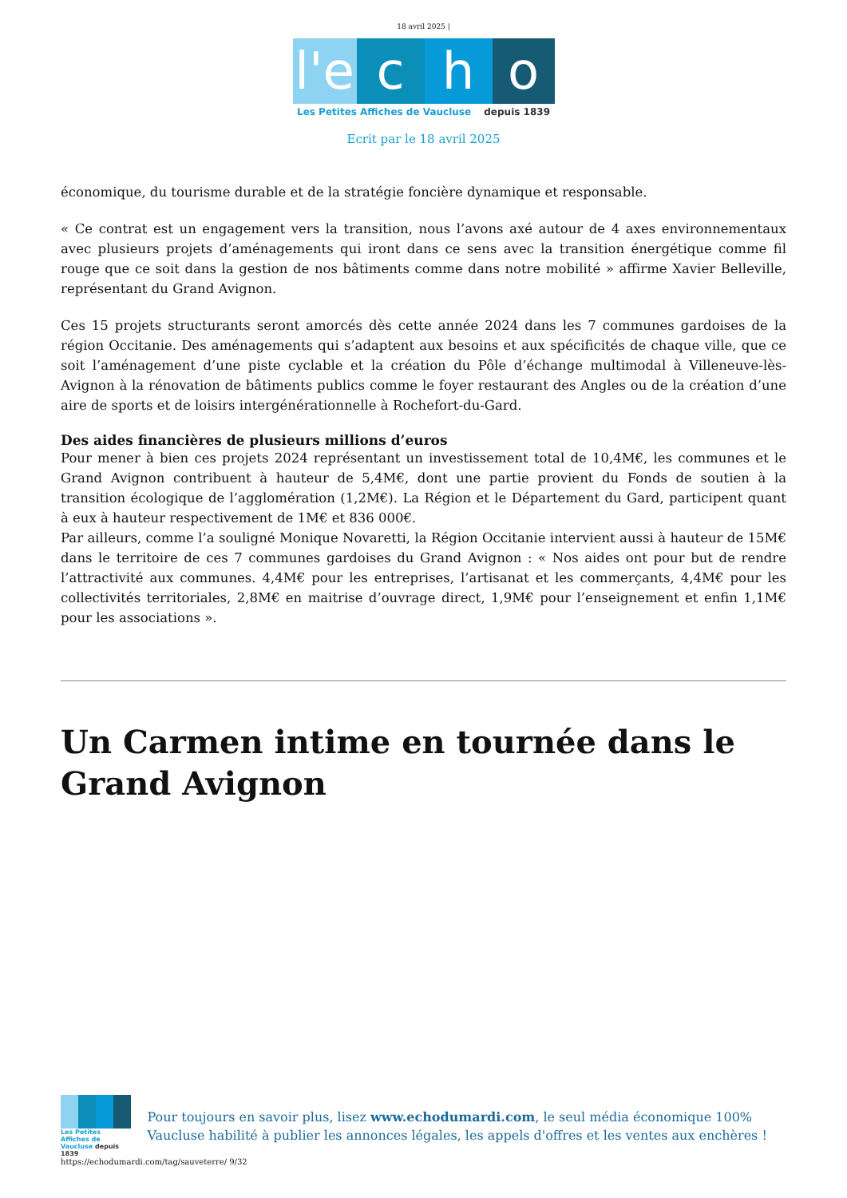18 avril 2025 |
l'e
c
h
o
Les Petites Affiches de Vaucluse depuis 1839
Ecrit par le 18 avril 2025
économique, du tourisme durable et de la stratégie foncière dynamique et responsable.
« Ce contrat est un engagement vers la transition, nous l’avons axé autour de 4 axes environnementaux avec plusieurs projets d’aménagements qui iront dans ce sens avec la transition énergétique comme fil rouge que ce soit dans la gestion de nos bâtiments comme dans notre mobilité » affirme Xavier Belleville, représentant du Grand Avignon.
Ces 15 projets structurants seront amorcés dès cette année 2024 dans les 7 communes gardoises de la région Occitanie. Des aménagements qui s’adaptent aux besoins et aux spécificités de chaque ville, que ce soit l’aménagement d’une piste cyclable et la création du Pôle d’échange multimodal à Villeneuve-lès-Avignon à la rénovation de bâtiments publics comme le foyer restaurant des Angles ou de la création d’une aire de sports et de loisirs intergénérationnelle à Rochefort-du-Gard.
Des aides financières de plusieurs millions d’euros
Pour mener à bien ces projets 2024 représentant un investissement total de 10,4M€, les communes et le Grand Avignon contribuent à hauteur de 5,4M€, dont une partie provient du Fonds de soutien à la transition écologique de l’agglomération (1,2M€). La Région et le Département du Gard, participent quant à eux à hauteur respectivement de 1M€ et 836 000€.
Par ailleurs, comme l’a souligné Monique Novaretti, la Région Occitanie intervient aussi à hauteur de 15M€ dans le territoire de ces 7 communes gardoises du Grand Avignon : « Nos aides ont pour but de rendre l’attractivité aux communes. 4,4M€ pour les entreprises, l’artisanat et les commerçants, 4,4M€ pour les collectivités territoriales, 2,8M€ en maitrise d’ouvrage direct, 1,9M€ pour l’enseignement et enfin 1,1M€ pour les associations ».
Un Carmen intime en tournée dans le Grand Avignon
Les Petites Affiches de Vaucluse depuis 1839
Pour toujours en savoir plus, lisez www.echodumardi.com, le seul média économique 100% Vaucluse habilité à publier les annonces légales, les appels d'offres et les ventes aux enchères !
https://echodumardi.com/tag/sauveterre/ 9/32